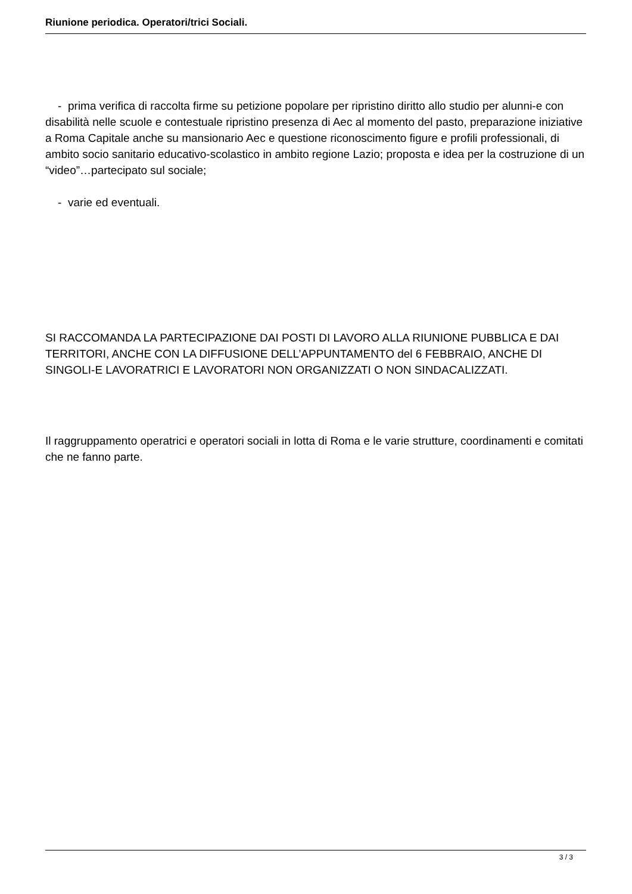Riunione periodica. Operatori/trici Sociali.
- prima verifica di raccolta firme su petizione popolare per ripristino diritto allo studio per alunni-e con disabilità nelle scuole e contestuale ripristino presenza di Aec al momento del pasto, preparazione iniziative a Roma Capitale anche su mansionario Aec e questione riconoscimento figure e profili professionali, di ambito socio sanitario educativo-scolastico in ambito regione Lazio; proposta e idea per la costruzione di un “video”…partecipato sul sociale;
- varie ed eventuali.
SI RACCOMANDA LA PARTECIPAZIONE DAI POSTI DI LAVORO ALLA RIUNIONE PUBBLICA E DAI TERRITORI, ANCHE CON LA DIFFUSIONE DELL’APPUNTAMENTO del 6 FEBBRAIO, ANCHE DI SINGOLI-E LAVORATRICI E LAVORATORI NON ORGANIZZATI O NON SINDACALIZZATI.
Il raggruppamento operatrici e operatori sociali in lotta di Roma e le varie strutture, coordinamenti e comitati che ne fanno parte.
3 / 3